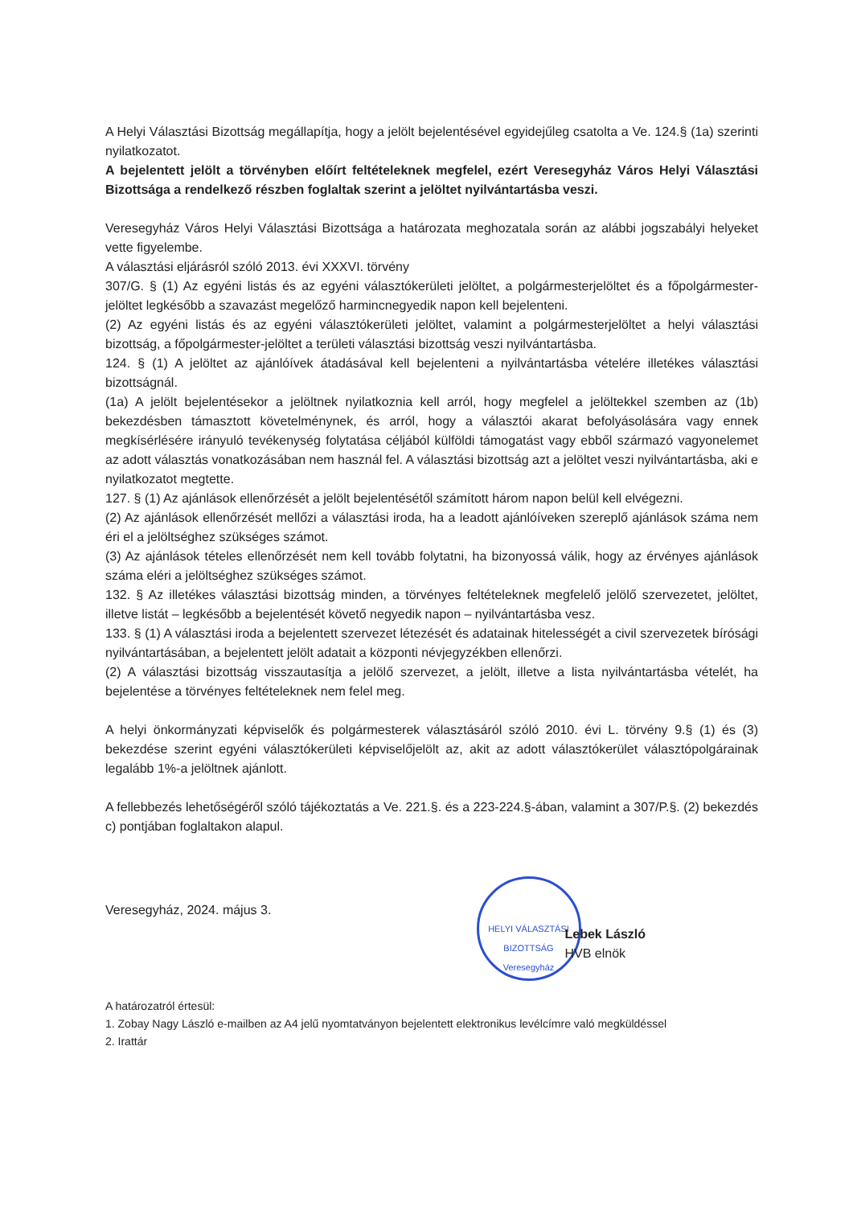A Helyi Választási Bizottság megállapítja, hogy a jelölt bejelentésével egyidejűleg csatolta a Ve. 124.§ (1a) szerinti nyilatkozatot.
A bejelentett jelölt a törvényben előírt feltételeknek megfelel, ezért Veresegyház Város Helyi Választási Bizottsága a rendelkező részben foglaltak szerint a jelöltet nyilvántartásba veszi.
Veresegyház Város Helyi Választási Bizottsága a határozata meghozatala során az alábbi jogszabályi helyeket vette figyelembe.
A választási eljárásról szóló 2013. évi XXXVI. törvény
307/G. § (1) Az egyéni listás és az egyéni választókerületi jelöltet, a polgármesterjelöltet és a főpolgármester-jelöltet legkésőbb a szavazást megelőző harmincnegyedik napon kell bejelenteni.
(2) Az egyéni listás és az egyéni választókerületi jelöltet, valamint a polgármesterjelöltet a helyi választási bizottság, a főpolgármester-jelöltet a területi választási bizottság veszi nyilvántartásba.
124. § (1) A jelöltet az ajánlóívek átadásával kell bejelenteni a nyilvántartásba vételére illetékes választási bizottságnál.
(1a) A jelölt bejelentésekor a jelöltnek nyilatkoznia kell arról, hogy megfelel a jelöltekkel szemben az (1b) bekezdésben támasztott követelménynek, és arról, hogy a választói akarat befolyásolására vagy ennek megkísérlésére irányuló tevékenység folytatása céljából külföldi támogatást vagy ebből származó vagyonelemet az adott választás vonatkozásában nem használ fel. A választási bizottság azt a jelöltet veszi nyilvántartásba, aki e nyilatkozatot megtette.
127. § (1) Az ajánlások ellenőrzését a jelölt bejelentésétől számított három napon belül kell elvégezni.
(2) Az ajánlások ellenőrzését mellőzi a választási iroda, ha a leadott ajánlóíveken szereplő ajánlások száma nem éri el a jelöltséghez szükséges számot.
(3) Az ajánlások tételes ellenőrzését nem kell tovább folytatni, ha bizonyossá válik, hogy az érvényes ajánlások száma eléri a jelöltséghez szükséges számot.
132. § Az illetékes választási bizottság minden, a törvényes feltételeknek megfelelő jelölő szervezetet, jelöltet, illetve listát – legkésőbb a bejelentését követő negyedik napon – nyilvántartásba vesz.
133. § (1) A választási iroda a bejelentett szervezet létezését és adatainak hitelességét a civil szervezetek bírósági nyilvántartásában, a bejelentett jelölt adatait a központi névjegyzékben ellenőrzi.
(2) A választási bizottság visszautasítja a jelölő szervezet, a jelölt, illetve a lista nyilvántartásba vételét, ha bejelentése a törvényes feltételeknek nem felel meg.
A helyi önkormányzati képviselők és polgármesterek választásáról szóló 2010. évi L. törvény 9.§ (1) és (3) bekezdése szerint egyéni választókerületi képviselőjelölt az, akit az adott választókerület választópolgárainak legalább 1%-a jelöltnek ajánlott.
A fellebbezés lehetőségéről szóló tájékoztatás a Ve. 221.§. és a 223-224.§-ában, valamint a 307/P.§. (2) bekezdés c) pontjában foglaltakon alapul.
Veresegyház, 2024. május 3.
HELYI VÁLASZTÁSI BIZOTTSÁG Veresegyház
Lebek László
HVB elnök
A határozatról értesül:
1. Zobay Nagy László e-mailben az A4 jelű nyomtatványon bejelentett elektronikus levélcímre való megküldéssel
2. Irattár